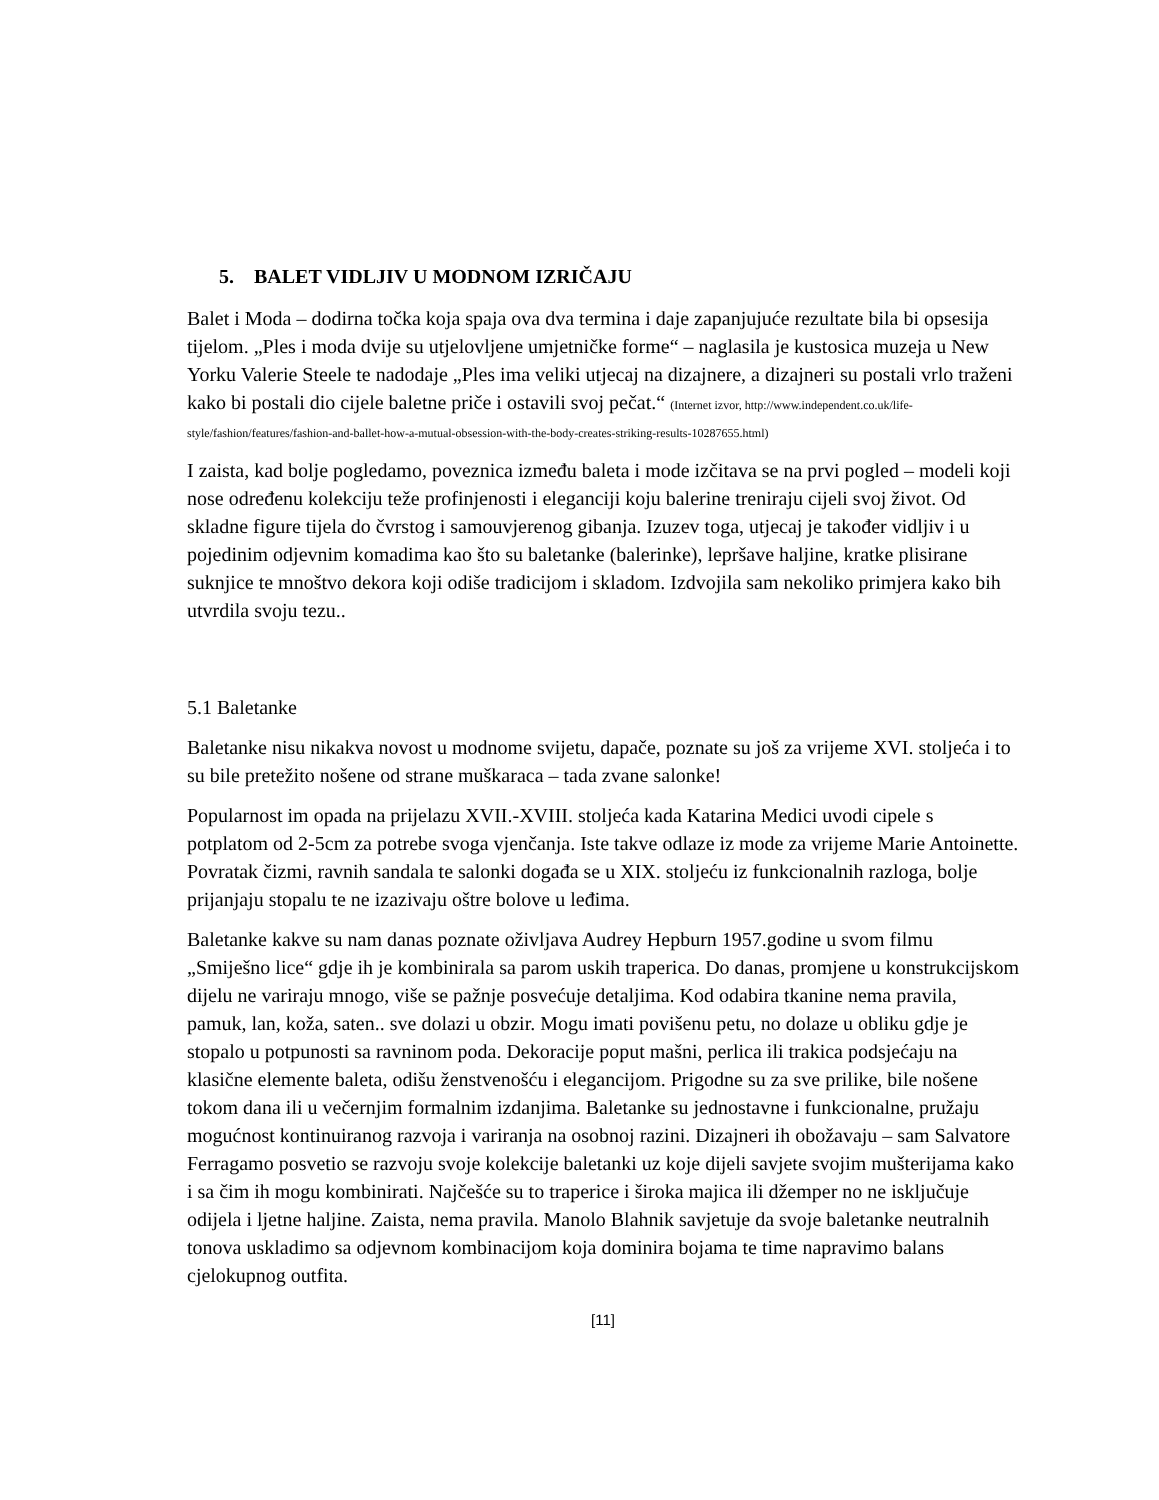5. BALET VIDLJIV U MODNOM IZRIČAJU
Balet i Moda – dodirna točka koja spaja ova dva termina i daje zapanjujuće rezultate bila bi opsesija tijelom. „Ples i moda dvije su utjelovljene umjetničke forme“ – naglasila je kustosica muzeja u New Yorku Valerie Steele te nadodaje „Ples ima veliki utjecaj na dizajnere, a dizajneri su postali vrlo traženi kako bi postali dio cijele baletne priče i ostavili svoj pečat.“ (Internet izvor, http://www.independent.co.uk/life-style/fashion/features/fashion-and-ballet-how-a-mutual-obsession-with-the-body-creates-striking-results-10287655.html)
I zaista, kad bolje pogledamo, poveznica između baleta i mode izčitava se na prvi pogled – modeli koji nose određenu kolekciju teže profinjenosti i eleganciji koju balerine treniraju cijeli svoj život. Od skladne figure tijela do čvrstog i samouvjerenog gibanja. Izuzev toga, utjecaj je također vidljiv i u pojedinim odjevnim komadima kao što su baletanke (balerinke), lepršave haljine, kratke plisirane suknjice te mnoštvo dekora koji odiše tradicijom i skladom. Izdvojila sam nekoliko primjera kako bih utvrdila svoju tezu..
5.1 Baletanke
Baletanke nisu nikakva novost u modnome svijetu, dapače, poznate su još za vrijeme XVI. stoljeća i to su bile pretežito nošene od strane muškaraca – tada zvane salonke!
Popularnost im opada na prijelazu XVII.-XVIII. stoljeća kada Katarina Medici uvodi cipele s potplatom od 2-5cm za potrebe svoga vjenčanja. Iste takve odlaze iz mode za vrijeme Marie Antoinette. Povratak čizmi, ravnih sandala te salonki događa se u XIX. stoljeću iz funkcionalnih razloga, bolje prijanjaju stopalu te ne izazivaju oštre bolove u leđima.
Baletanke kakve su nam danas poznate oživljava Audrey Hepburn 1957.godine u svom filmu „Smiješno lice“ gdje ih je kombinirala sa parom uskih traperica. Do danas, promjene u konstrukcijskom dijelu ne variraju mnogo, više se pažnje posvećuje detaljima. Kod odabira tkanine nema pravila, pamuk, lan, koža, saten.. sve dolazi u obzir. Mogu imati povišenu petu, no dolaze u obliku gdje je stopalo u potpunosti sa ravninom poda. Dekoracije poput mašni, perlica ili trakica podsjećaju na klasične elemente baleta, odišu ženstvenošću i elegancijom. Prigodne su za sve prilike, bile nošene tokom dana ili u večernjim formalnim izdanjima. Baletanke su jednostavne i funkcionalne, pružaju mogućnost kontinuiranog razvoja i variranja na osobnoj razini. Dizajneri ih obožavaju – sam Salvatore Ferragamo posvetio se razvoju svoje kolekcije baletanki uz koje dijeli savjete svojim mušterijama kako i sa čim ih mogu kombinirati. Najčešće su to traperice i široka majica ili džemper no ne isključuje odijela i ljetne haljine. Zaista, nema pravila. Manolo Blahnik savjetuje da svoje baletanke neutralnih tonova uskladimo sa odjevnom kombinacijom koja dominira bojama te time napravimo balans cjelokupnog outfita.
[11]